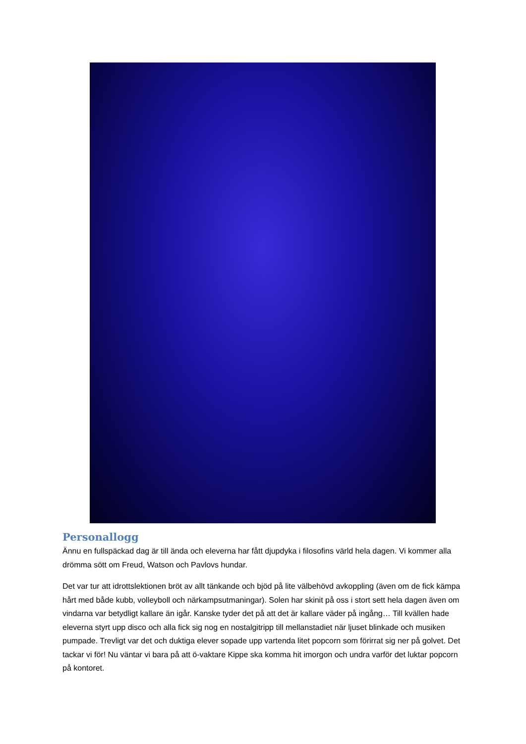Personallogg
Ännu en fullspäckad dag är till ända och eleverna har fått djupdyka i filosofins värld hela dagen. Vi kommer alla drömma sött om Freud, Watson och Pavlovs hundar.
Det var tur att idrottslektionen bröt av allt tänkande och bjöd på lite välbehövd avkoppling (även om de fick kämpa hårt med både kubb, volleyboll och närkampsutmaningar). Solen har skinit på oss i stort sett hela dagen även om vindarna var betydligt kallare än igår. Kanske tyder det på att det är kallare väder på ingång… Till kvällen hade eleverna styrt upp disco och alla fick sig nog en nostalgitripp till mellanstadiet när ljuset blinkade och musiken pumpade. Trevligt var det och duktiga elever sopade upp vartenda litet popcorn som förirrat sig ner på golvet. Det tackar vi för! Nu väntar vi bara på att ö-vaktare Kippe ska komma hit imorgon och undra varför det luktar popcorn på kontoret.